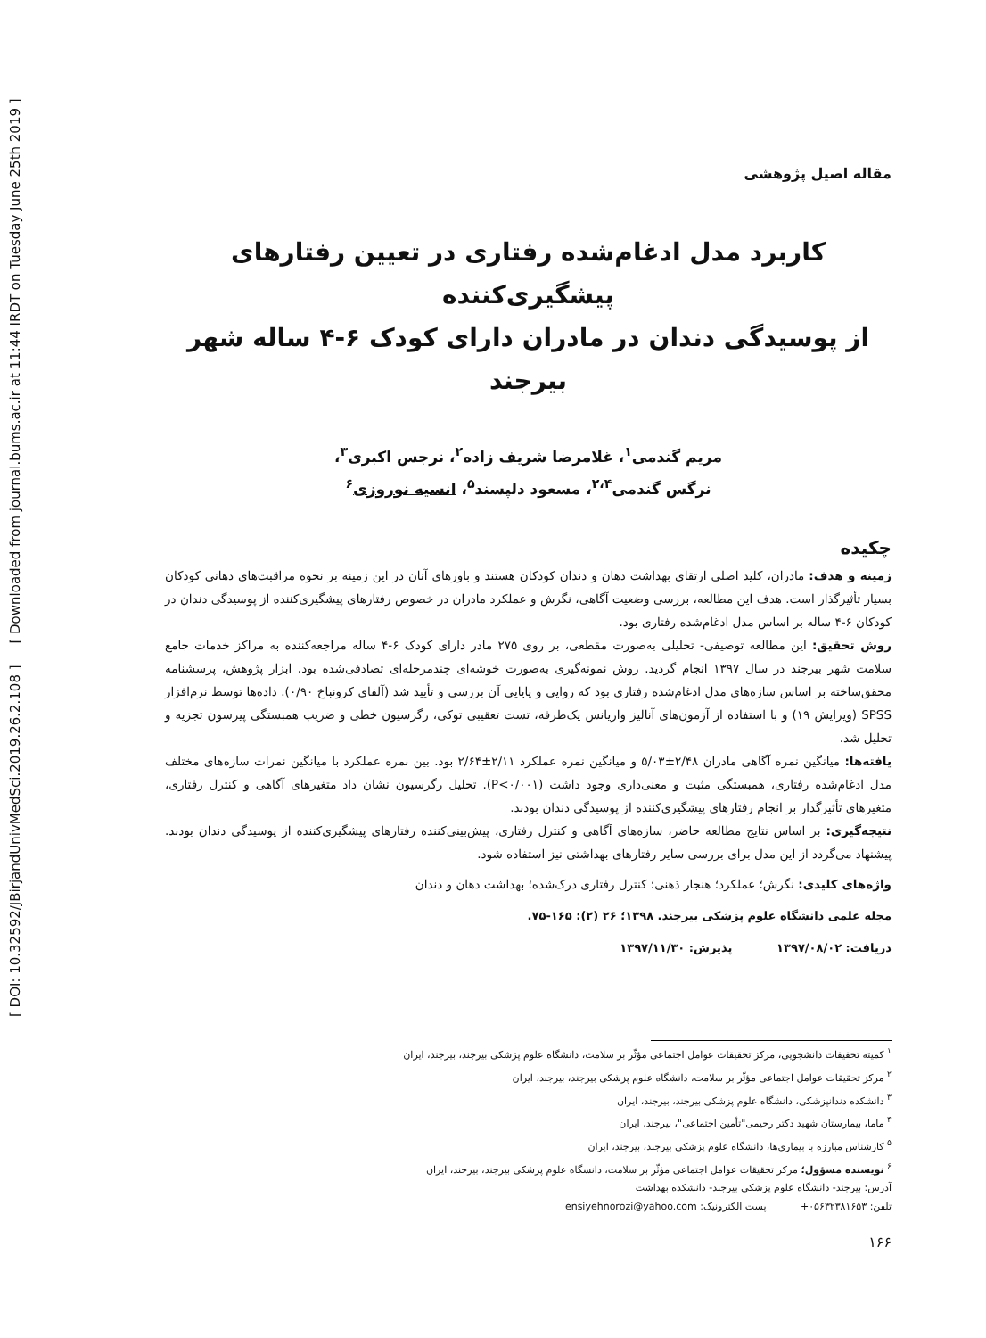[ DOI: 10.32592/JBirjandUnivMedSci.2019.26.2.108 ] [ Downloaded from journal.bums.ac.ir at 11:44 IRDT on Tuesday June 25th 2019 ]
مقاله اصیل پژوهشی
کاربرد مدل ادغام‌شده رفتاری در تعیین رفتارهای پیشگیری‌کننده
از پوسیدگی دندان در مادران دارای کودک ۶-۴ ساله شهر بیرجند
مریم گندمی<sup>۱</sup>، غلامرضا شریف زاده<sup>۲</sup>، نرجس اکبری<sup>۳</sup>،
نرگس گندمی<sup>۲،۴</sup>، مسعود دلپسند<sup>۵</sup>، انسیه نوروزی<sup>۶</sup>
چکیده
زمینه و هدف: مادران، کلید اصلی ارتقای بهداشت دهان و دندان کودکان هستند و باورهای آنان در این زمینه بر نحوه مراقبت‌های دهانی کودکان بسیار تأثیرگذار است. هدف این مطالعه، بررسی وضعیت آگاهی، نگرش و عملکرد مادران در خصوص رفتارهای پیشگیری‌کننده از پوسیدگی دندان در کودکان ۶-۴ ساله بر اساس مدل ادغام‌شده رفتاری بود.
روش تحقیق: این مطالعه توصیفی- تحلیلی به‌صورت مقطعی، بر روی ۲۷۵ مادر دارای کودک ۶-۴ ساله مراجعه‌کننده به مراکز خدمات جامع سلامت شهر بیرجند در سال ۱۳۹۷ انجام گردید. روش نمونه‌گیری به‌صورت خوشه‌ای چندمرحله‌ای تصادفی‌شده بود. ابزار پژوهش، پرسشنامه محقق‌ساخته بر اساس سازه‌های مدل ادغام‌شده رفتاری بود که روایی و پایایی آن بررسی و تأیید شد (آلفای کرونباخ ۰/۹۰). داده‌ها توسط نرم‌افزار SPSS (ویرایش ۱۹) و با استفاده از آزمون‌های آنالیز واریانس یک‌طرفه، تست تعقیبی توکی، رگرسیون خطی و ضریب همبستگی پیرسون تجزیه و تحلیل شد.
یافته‌ها: میانگین نمره آگاهی مادران ۲/۴۸±۵/۰۳ و میانگین نمره عملکرد ۲/۱۱±۲/۶۴ بود. بین نمره عملکرد با میانگین نمرات سازه‌های مختلف مدل ادغام‌شده رفتاری، همبستگی مثبت و معنی‌داری وجود داشت (P<۰/۰۰۱). تحلیل رگرسیون نشان داد متغیرهای آگاهی و کنترل رفتاری، متغیرهای تأثیرگذار بر انجام رفتارهای پیشگیری‌کننده از پوسیدگی دندان بودند.
نتیجه‌گیری: بر اساس نتایج مطالعه حاضر، سازه‌های آگاهی و کنترل رفتاری، پیش‌بینی‌کننده رفتارهای پیشگیری‌کننده از پوسیدگی دندان بودند. پیشنهاد می‌گردد از این مدل برای بررسی سایر رفتارهای بهداشتی نیز استفاده شود.
واژه‌های کلیدی: نگرش؛ عملکرد؛ هنجار ذهنی؛ کنترل رفتاری درک‌شده؛ بهداشت دهان و دندان
مجله علمی دانشگاه علوم پزشکی بیرجند. ۱۳۹۸؛ ۲۶ (۲): ۱۶۵-۷۵.
دریافت: ۱۳۹۷/۰۸/۰۲ پذیرش: ۱۳۹۷/۱۱/۳۰
<sup>۱</sup> کمیته تحقیقات دانشجویی، مرکز تحقیقات عوامل اجتماعی مؤثّر بر سلامت، دانشگاه علوم پزشکی بیرجند، بیرجند، ایران
<sup>۲</sup> مرکز تحقیقات عوامل اجتماعی مؤثّر بر سلامت، دانشگاه علوم پزشکی بیرجند، بیرجند، ایران
<sup>۳</sup> دانشکده دندانپزشکی، دانشگاه علوم پزشکی بیرجند، بیرجند، ایران
<sup>۴</sup> ماما، بیمارستان شهید دکتر رحیمی"تأمین اجتماعی"، بیرجند، ایران
<sup>۵</sup> کارشناس مبارزه با بیماری‌ها، دانشگاه علوم پزشکی بیرجند، بیرجند، ایران
<sup>۶</sup> نویسنده مسؤول؛ مرکز تحقیقات عوامل اجتماعی مؤثّر بر سلامت، دانشگاه علوم پزشکی بیرجند، بیرجند، ایران
آدرس: بیرجند- دانشگاه علوم پزشکی بیرجند- دانشکده بهداشت
تلفن: ۰۵۶۳۲۳۸۱۶۵۳+ پست الکترونیک: ensiyehnorozi@yahoo.com
۱۶۶